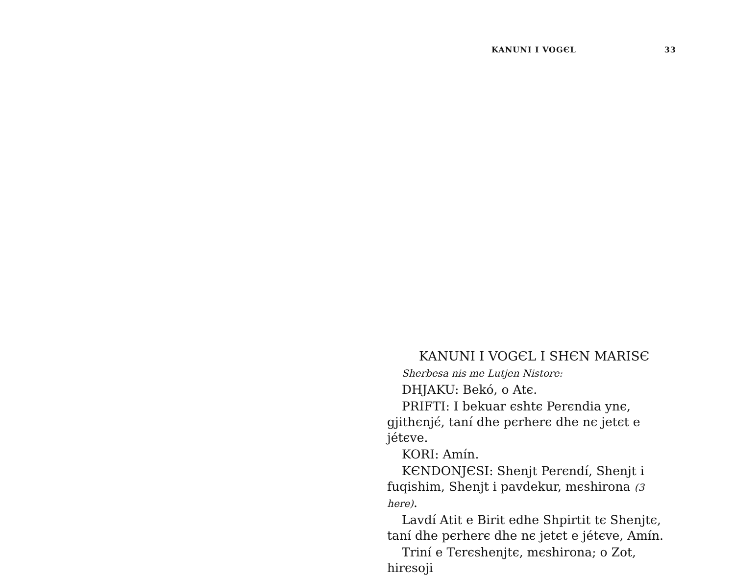KANUNI I VOGЄL 33
KANUNI I VOGЄL I SHЄN MARISЄ
Sherbesa nis me Lutjen Nistore:
DHJAKU: Bekó, o Atє.
PRIFTI: I bekuar єshtє Perєndia ynє, gjithєnjє́, taní dhe pєrherє dhe nє jetєt e jétєve.
KORI: Amín.
KЄNDONJЄSI: Shenjt Perєndí, Shenjt i fuqishim, Shenjt i pavdekur, mєshirona (3 here).
Lavdí Atit e Birit edhe Shpirtit tє Shenjtє, taní dhe pєrherє dhe nє jetєt e jétєve, Amín.
Triní e Tєrєshenjtє, mєshirona; o Zot, hirєsoji